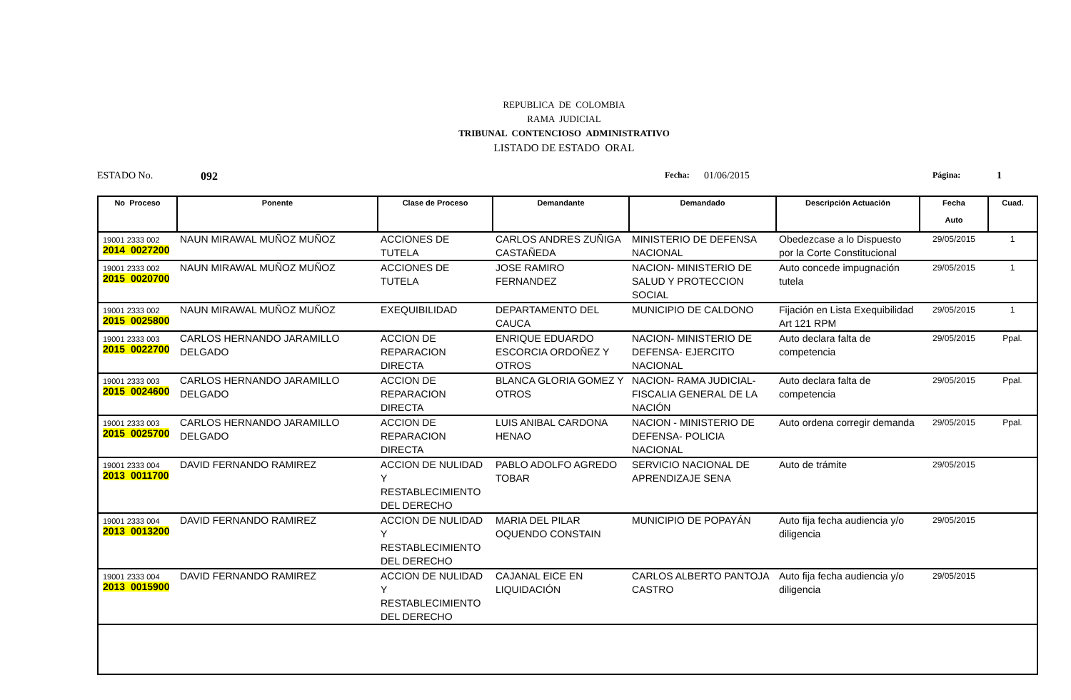REPUBLICA DE COLOMBIA
RAMA JUDICIAL
TRIBUNAL CONTENCIOSO ADMINISTRATIVO
LISTADO DE ESTADO ORAL
ESTADO No. 092 Fecha: 01/06/2015 Página: 1
| No Proceso | Ponente | Clase de Proceso | Demandante | Demandado | Descripción Actuación | Fecha Auto | Cuad. |
| --- | --- | --- | --- | --- | --- | --- | --- |
| 19001 2333 002 2014 0027200 | NAUN MIRAWAL MUÑOZ MUÑOZ | ACCIONES DE TUTELA | CARLOS ANDRES ZUÑIGA CASTAÑEDA | MINISTERIO DE DEFENSA NACIONAL | Obedezcase a lo Dispuesto por la Corte Constitucional | 29/05/2015 | 1 |
| 19001 2333 002 2015 0020700 | NAUN MIRAWAL MUÑOZ MUÑOZ | ACCIONES DE TUTELA | JOSE RAMIRO FERNANDEZ | NACION- MINISTERIO DE SALUD Y PROTECCION SOCIAL | Auto concede impugnación tutela | 29/05/2015 | 1 |
| 19001 2333 002 2015 0025800 | NAUN MIRAWAL MUÑOZ MUÑOZ | EXEQUIBILIDAD | DEPARTAMENTO DEL CAUCA | MUNICIPIO DE CALDONO | Fijación en Lista Exequibilidad Art 121 RPM | 29/05/2015 | 1 |
| 19001 2333 003 2015 0022700 | CARLOS HERNANDO JARAMILLO DELGADO | ACCION DE REPARACION DIRECTA | ENRIQUE EDUARDO ESCORCIA ORDOÑEZ Y OTROS | NACION- MINISTERIO DE DEFENSA- EJERCITO NACIONAL | Auto declara falta de competencia | 29/05/2015 | Ppal. |
| 19001 2333 003 2015 0024600 | CARLOS HERNANDO JARAMILLO DELGADO | ACCION DE REPARACION DIRECTA | BLANCA GLORIA GOMEZ Y OTROS | NACION- RAMA JUDICIAL- FISCALIA GENERAL DE LA NACIÓN | Auto declara falta de competencia | 29/05/2015 | Ppal. |
| 19001 2333 003 2015 0025700 | CARLOS HERNANDO JARAMILLO DELGADO | ACCION DE REPARACION DIRECTA | LUIS ANIBAL CARDONA HENAO | NACION - MINISTERIO DE DEFENSA- POLICIA NACIONAL | Auto ordena corregir demanda | 29/05/2015 | Ppal. |
| 19001 2333 004 2013 0011700 | DAVID FERNANDO RAMIREZ | ACCION DE NULIDAD Y RESTABLECIMIENTO DEL DERECHO | PABLO ADOLFO AGREDO TOBAR | SERVICIO NACIONAL DE APRENDIZAJE SENA | Auto de trámite | 29/05/2015 | |
| 19001 2333 004 2013 0013200 | DAVID FERNANDO RAMIREZ | ACCION DE NULIDAD Y RESTABLECIMIENTO DEL DERECHO | MARIA DEL PILAR OQUENDO CONSTAIN | MUNICIPIO DE POPAYÁN | Auto fija fecha audiencia y/o diligencia | 29/05/2015 | |
| 19001 2333 004 2013 0015900 | DAVID FERNANDO RAMIREZ | ACCION DE NULIDAD Y RESTABLECIMIENTO DEL DERECHO | CAJANAL EICE EN LIQUIDACIÓN | CARLOS ALBERTO PANTOJA CASTRO | Auto fija fecha audiencia y/o diligencia | 29/05/2015 | |